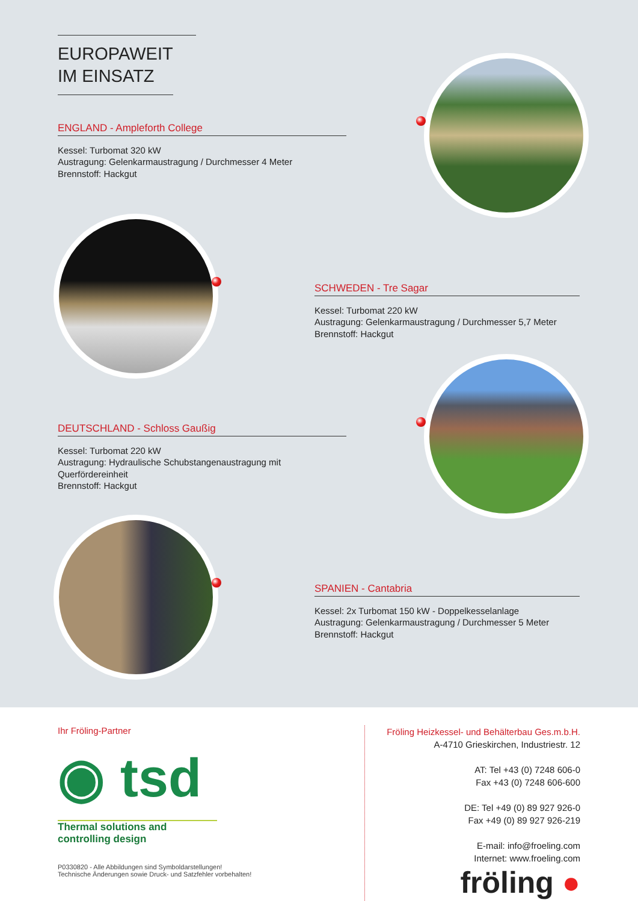EUROPAWEIT
IM EINSATZ
ENGLAND - Ampleforth College
Kessel: Turbomat 320 kW
Austragung: Gelenkarmaustragung / Durchmesser 4 Meter
Brennstoff: Hackgut
SCHWEDEN - Tre Sagar
Kessel: Turbomat 220 kW
Austragung: Gelenkarmaustragung / Durchmesser 5,7 Meter
Brennstoff: Hackgut
DEUTSCHLAND - Schloss Gaußig
Kessel: Turbomat 220 kW
Austragung: Hydraulische Schubstangenaustragung mit Querfördereinheit
Brennstoff: Hackgut
SPANIEN - Cantabria
Kessel: 2x Turbomat 150 kW - Doppelkesselanlage
Austragung: Gelenkarmaustragung / Durchmesser 5 Meter
Brennstoff: Hackgut
Ihr Fröling-Partner
◉ tsd
Thermal solutions and controlling design
P0330820 - Alle Abbildungen sind Symboldarstellungen!
Technische Änderungen sowie Druck- und Satzfehler vorbehalten!
Fröling Heizkessel- und Behälterbau Ges.m.b.H.
A-4710 Grieskirchen, Industriestr. 12
AT: Tel +43 (0) 7248 606-0
Fax +43 (0) 7248 606-600
DE: Tel +49 (0) 89 927 926-0
Fax +49 (0) 89 927 926-219
E-mail: info@froeling.com
Internet: www.froeling.com
fröling ●